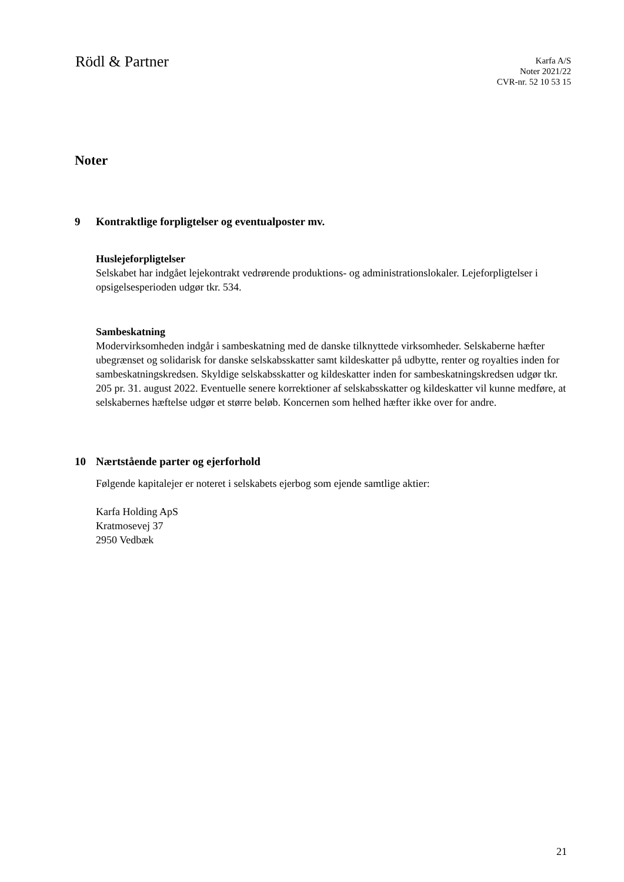Rödl & Partner
Karfa A/S
Noter 2021/22
CVR-nr. 52 10 53 15
Noter
9 Kontraktlige forpligtelser og eventualposter mv.
Huslejeforpligtelser
Selskabet har indgået lejekontrakt vedrørende produktions- og administrationslokaler. Lejeforpligtelser i opsigelsesperioden udgør tkr. 534.
Sambeskatning
Modervirksomheden indgår i sambeskatning med de danske tilknyttede virksomheder. Selskaberne hæfter ubegrænset og solidarisk for danske selskabsskatter samt kildeskatter på udbytte, renter og royalties inden for sambeskatningskredsen. Skyldige selskabsskatter og kildeskatter inden for sambeskatningskredsen udgør tkr. 205 pr. 31. august 2022. Eventuelle senere korrektioner af selskabsskatter og kildeskatter vil kunne medføre, at selskabernes hæftelse udgør et større beløb. Koncernen som helhed hæfter ikke over for andre.
10 Nærtstående parter og ejerforhold
Følgende kapitalejer er noteret i selskabets ejerbog som ejende samtlige aktier:
Karfa Holding ApS
Kratmosevej 37
2950 Vedbæk
21